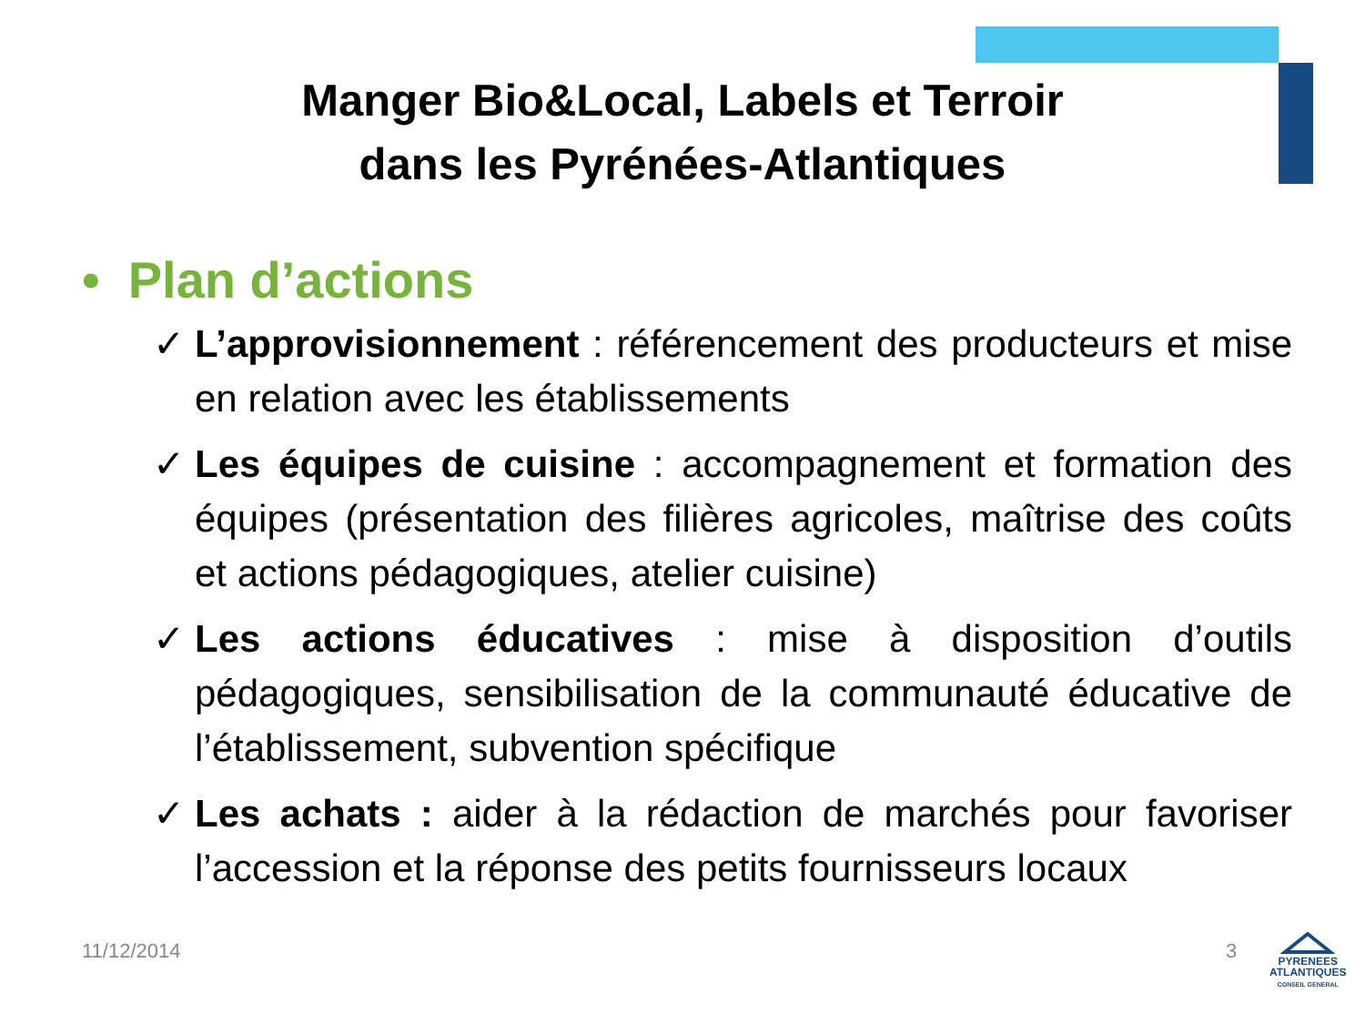Manger Bio&Local, Labels et Terroir
dans les Pyrénées-Atlantiques
• Plan d’actions
✓ L’approvisionnement : référencement des producteurs et mise en relation avec les établissements
✓ Les équipes de cuisine : accompagnement et formation des équipes (présentation des filières agricoles, maîtrise des coûts et actions pédagogiques, atelier cuisine)
✓ Les actions éducatives : mise à disposition d’outils pédagogiques, sensibilisation de la communauté éducative de l’établissement, subvention spécifique
✓ Les achats : aider à la rédaction de marchés pour favoriser l’accession et la réponse des petits fournisseurs locaux
11/12/2014 3
PYRENEES
ATLANTIQUES
CONSEIL GENERAL